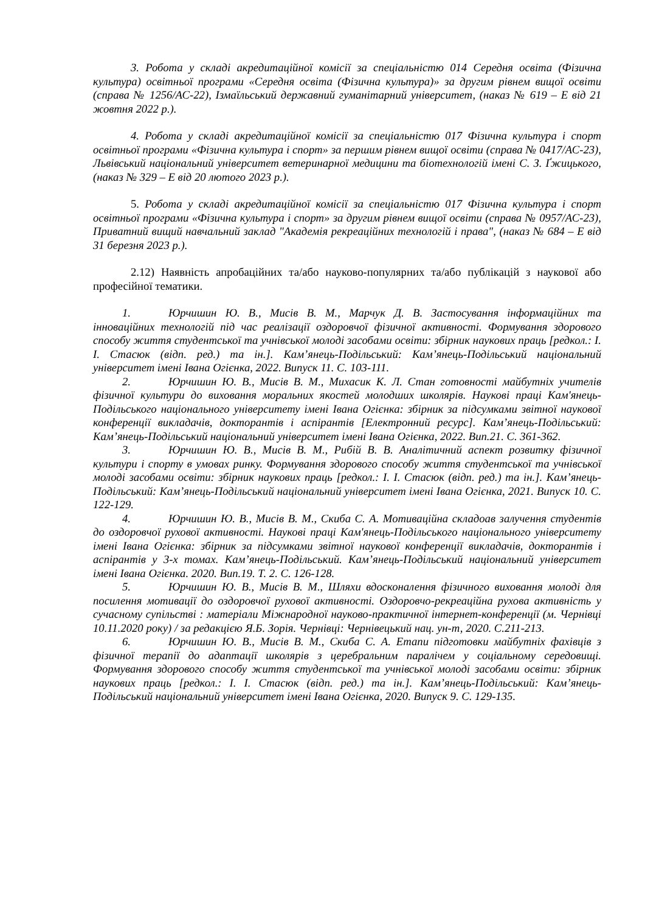3. Робота у складі акредитаційної комісії за спеціальністю 014 Середня освіта (Фізична культура) освітньої програми «Середня освіта (Фізична культура)» за другим рівнем вищої освіти (справа № 1256/АС-22), Ізмаїльський державний гуманітарний університет, (наказ № 619 – Е від 21 жовтня 2022 р.).
4. Робота у складі акредитаційної комісії за спеціальністю 017 Фізична культура і спорт освітньої програми «Фізична культура і спорт» за першим рівнем вищої освіти (справа № 0417/АС-23), Львівський національний університет ветеринарної медицини та біотехнологій імені С. З. Ґжицького, (наказ № 329 – Е від 20 лютого 2023 р.).
5. Робота у складі акредитаційної комісії за спеціальністю 017 Фізична культура і спорт освітньої програми «Фізична культура і спорт» за другим рівнем вищої освіти (справа № 0957/АС-23), Приватний вищий навчальний заклад "Академія рекреаційних технологій і права", (наказ № 684 – Е від 31 березня 2023 р.).
2.12) Наявність апробаційних та/або науково-популярних та/або публікацій з наукової або професійної тематики.
1. Юрчишин Ю. В., Мисів В. М., Марчук Д. В. Застосування інформаційних та інноваційних технологій під час реалізації оздоровчої фізичної активності. Формування здорового способу життя студентської та учнівської молоді засобами освіти: збірник наукових праць [редкол.: І. І. Стасюк (відп. ред.) та ін.]. Кам’янець-Подільський: Кам’янець-Подільський національний університет імені Івана Огієнка, 2022. Випуск 11. С. 103-111.
2. Юрчишин Ю. В., Мисів В. М., Михасик К. Л. Стан готовності майбутніх учителів фізичної культури до виховання моральних якостей молодших школярів. Наукові праці Кам'янець-Подільського національного університету імені Івана Огієнка: збірник за підсумками звітної наукової конференції викладачів, докторантів і аспірантів [Електронний ресурс]. Кам’янець-Подільський: Кам’янець-Подільський національний університет імені Івана Огієнка, 2022. Вип.21. С. 361-362.
3. Юрчишин Ю. В., Мисів В. М., Рибій В. В. Аналітичний аспект розвитку фізичної культури і спорту в умовах ринку. Формування здорового способу життя студентської та учнівської молоді засобами освіти: збірник наукових праць [редкол.: І. І. Стасюк (відп. ред.) та ін.]. Кам’янець-Подільський: Кам’янець-Подільський національний університет імені Івана Огієнка, 2021. Випуск 10. С. 122-129.
4. Юрчишин Ю. В., Мисів В. М., Скиба С. А. Мотиваційна складоав залучення студентів до оздоровчої рухової активності. Наукові праці Кам'янець-Подільського національного університету імені Івана Огієнка: збірник за підсумками звітної наукової конференції викладачів, докторантів і аспірантів у 3-х томах. Кам’янець-Подільський. Кам’янець-Подільський національний університет імені Івана Огієнка. 2020. Вип.19. Т. 2. С. 126-128.
5. Юрчишин Ю. В., Мисів В. М., Шляхи вдосконалення фізичного виховання молоді для посилення мотивації до оздоровчої рухової активності. Оздоровчо-рекреаційна рухова активність у сучасному супільстві : матеріали Міжнародної науково-практичної інтернет-конференції (м. Чернівці 10.11.2020 року) / за редакцією Я.Б. Зорія. Чернівці: Чернівецький нац. ун-т, 2020. С.211-213.
6. Юрчишин Ю. В., Мисів В. М., Скиба С. А. Етапи підготовки майбутніх фахівців з фізичної терапії до адаптації школярів з церебральним паралічем у соціальному середовищі. Формування здорового способу життя студентської та учнівської молоді засобами освіти: збірник наукових праць [редкол.: І. І. Стасюк (відп. ред.) та ін.]. Кам’янець-Подільський: Кам’янець-Подільський національний університет імені Івана Огієнка, 2020. Випуск 9. С. 129-135.